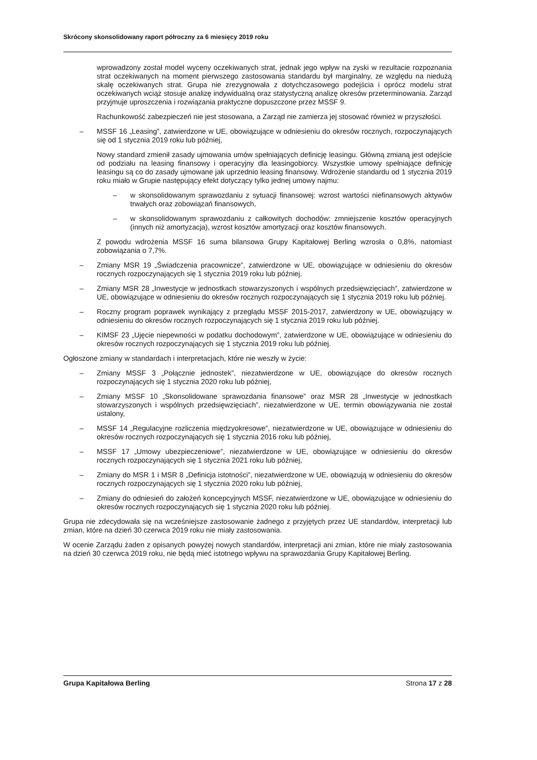Skrócony skonsolidowany raport półroczny za 6 miesięcy 2019 roku
wprowadzony został model wyceny oczekiwanych strat, jednak jego wpływ na zyski w rezultacie rozpoznania strat oczekiwanych na moment pierwszego zastosowania standardu był marginalny, ze względu na niedużą skalę oczekiwanych strat. Grupa nie zrezygnowała z dotychczasowego podejścia i oprócz modelu strat oczekiwanych wciąż stosuje analizę indywidualną oraz statystyczną analizę okresów przeterminowania. Zarząd przyjmuje uproszczenia i rozwiązania praktyczne dopuszczone przez MSSF 9.
Rachunkowość zabezpieczeń nie jest stosowana, a Zarząd nie zamierza jej stosować również w przyszłości.
– MSSF 16 „Leasing”, zatwierdzone w UE, obowiązujące w odniesieniu do okresów rocznych, rozpoczynających się od 1 stycznia 2019 roku lub później,
Nowy standard zmienił zasady ujmowania umów spełniających definicję leasingu. Główną zmianą jest odejście od podziału na leasing finansowy i operacyjny dla leasingobiorcy. Wszystkie umowy spełniające definicję leasingu są co do zasady ujmowane jak uprzednio leasing finansowy. Wdrożenie standardu od 1 stycznia 2019 roku miało w Grupie następujący efekt dotyczący tylko jednej umowy najmu:
– w skonsolidowanym sprawozdaniu z sytuacji finansowej: wzrost wartości niefinansowych aktywów trwałych oraz zobowiązań finansowych,
– w skonsolidowanym sprawozdaniu z całkowitych dochodów: zmniejszenie kosztów operacyjnych (innych niż amortyzacja), wzrost kosztów amortyzacji oraz kosztów finansowych.
Z powodu wdrożenia MSSF 16 suma bilansowa Grupy Kapitałowej Berling wzrosła o 0,8%, natomiast zobowiązania o 7,7%.
– Zmiany MSR 19 „Świadczenia pracownicze”, zatwierdzone w UE, obowiązujące w odniesieniu do okresów rocznych rozpoczynających się 1 stycznia 2019 roku lub później.
– Zmiany MSR 28 „Inwestycje w jednostkach stowarzyszonych i wspólnych przedsięwzięciach”, zatwierdzone w UE, obowiązujące w odniesieniu do okresów rocznych rozpoczynających się 1 stycznia 2019 roku lub później.
– Roczny program poprawek wynikający z przeglądu MSSF 2015-2017, zatwierdzony w UE, obowiązujący w odniesieniu do okresów rocznych rozpoczynających się 1 stycznia 2019 roku lub później.
– KIMSF 23 „Ujęcie niepewności w podatku dochodowym”, zatwierdzone w UE, obowiązujące w odniesieniu do okresów rocznych rozpoczynających się 1 stycznia 2019 roku lub później.
Ogłoszone zmiany w standardach i interpretacjach, które nie weszły w życie:
– Zmiany MSSF 3 „Połącznie jednostek”, niezatwierdzone w UE, obowiązujące do okresów rocznych rozpoczynających się 1 stycznia 2020 roku lub później,
– Zmiany MSSF 10 „Skonsolidowane sprawozdania finansowe” oraz MSR 28 „Inwestycje w jednostkach stowarzyszonych i wspólnych przedsięwzięciach”, niezatwierdzone w UE, termin obowiązywania nie został ustalony,
– MSSF 14 „Regulacyjne rozliczenia międzyokresowe”, niezatwierdzone w UE, obowiązujące w odniesieniu do okresów rocznych rozpoczynających się 1 stycznia 2016 roku lub później,
– MSSF 17 „Umowy ubezpieczeniowe”, niezatwierdzone w UE, obowiązujące w odniesieniu do okresów rocznych rozpoczynających się 1 stycznia 2021 roku lub później,
– Zmiany do MSR 1 i MSR 8 „Definicja istotności”, niezatwierdzone w UE, obowiązują w odniesieniu do okresów rocznych rozpoczynających się 1 stycznia 2020 roku lub później,
– Zmiany do odniesień do założeń koncepcyjnych MSSF, niezatwierdzone w UE, obowiązujące w odniesieniu do okresów rocznych rozpoczynających się 1 stycznia 2020 roku lub później.
Grupa nie zdecydowała się na wcześniejsze zastosowanie żadnego z przyjętych przez UE standardów, interpretacji lub zmian, które na dzień 30 czerwca 2019 roku nie miały zastosowania.
W ocenie Zarządu żaden z opisanych powyżej nowych standardów, interpretacji ani zmian, które nie miały zastosowania na dzień 30 czerwca 2019 roku, nie będą mieć istotnego wpływu na sprawozdania Grupy Kapitałowej Berling.
Grupa Kapitałowa Berling Strona 17 z 28